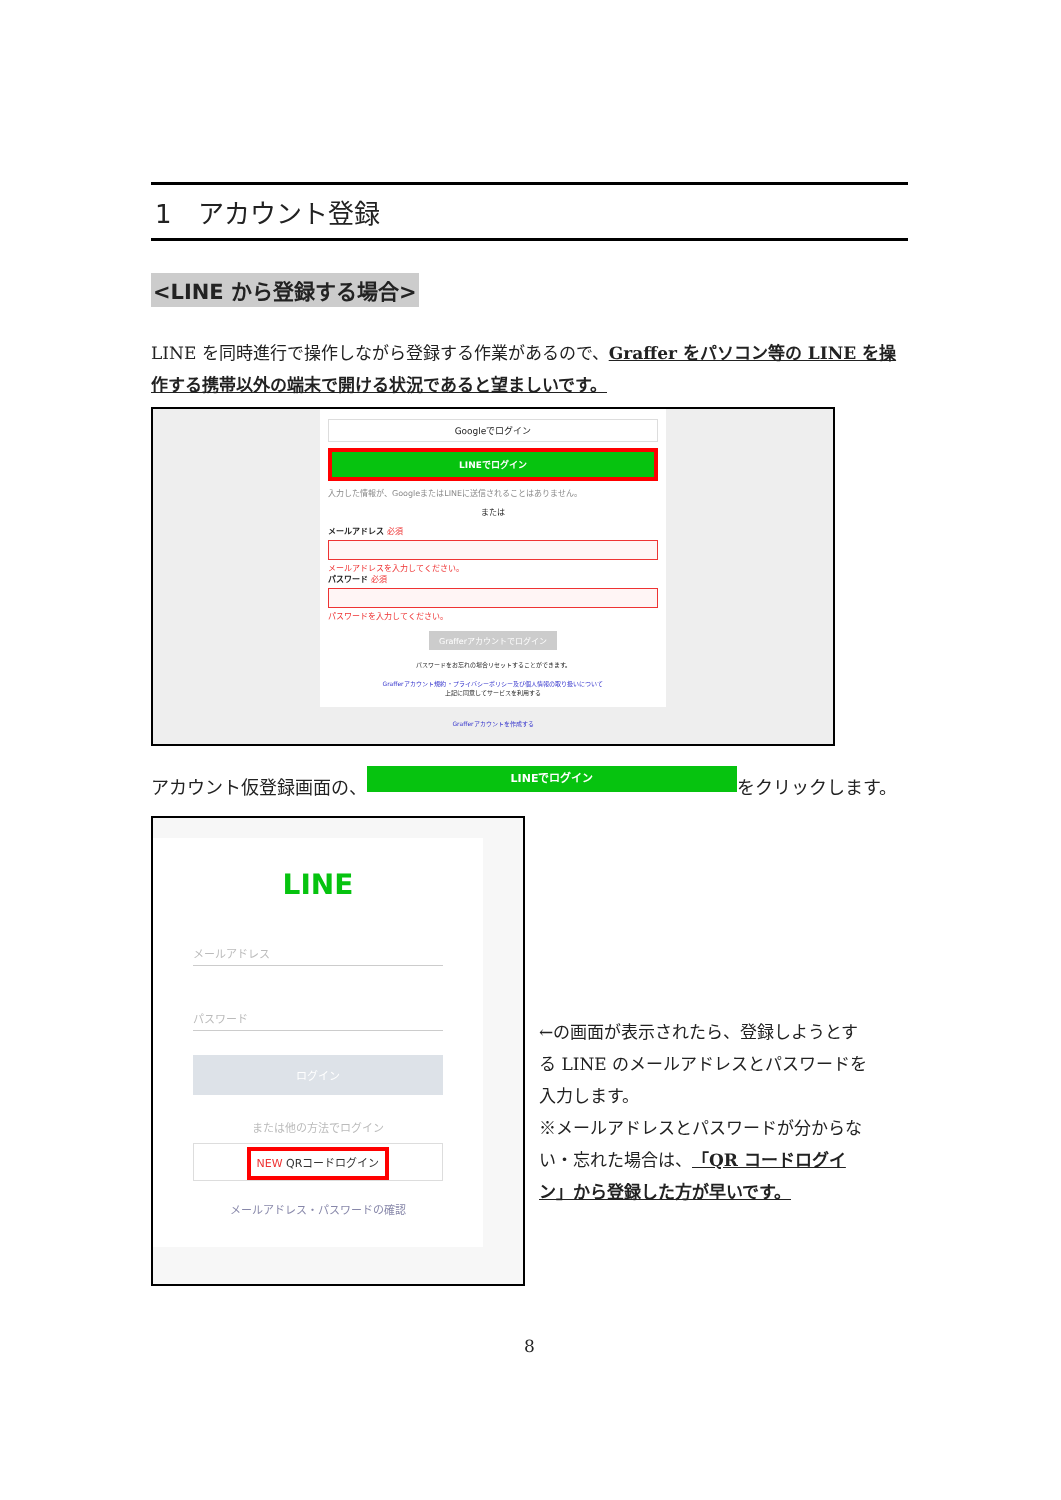1　アカウント登録
<LINE から登録する場合>
LINE を同時進行で操作しながら登録する作業があるので、Graffer をパソコン等の LINE を操作する携帯以外の端末で開ける状況であると望ましいです。
Googleでログイン
LINEでログイン
入力した情報が、GoogleまたはLINEに送信されることはありません。
または
メールアドレス 必須
メールアドレスを入力してください。
パスワード 必須
パスワードを入力してください。
Grafferアカウントでログイン
パスワードをお忘れの場合リセットすることができます。
Grafferアカウント規約 ・プライバシーポリシー及び個人情報の取り扱いについて
上記に同意してサービスを利用する
Grafferアカウントを作成する
アカウント仮登録画面の、 LINEでログイン をクリックします。
LINE
メールアドレス
パスワード
ログイン
または他の方法でログイン
NEW QRコードログイン
メールアドレス・パスワードの確認
←の画面が表示されたら、登録しようとする LINE のメールアドレスとパスワードを入力します。
※メールアドレスとパスワードが分からない・忘れた場合は、「QR コードログイン」から登録した方が早いです。
8